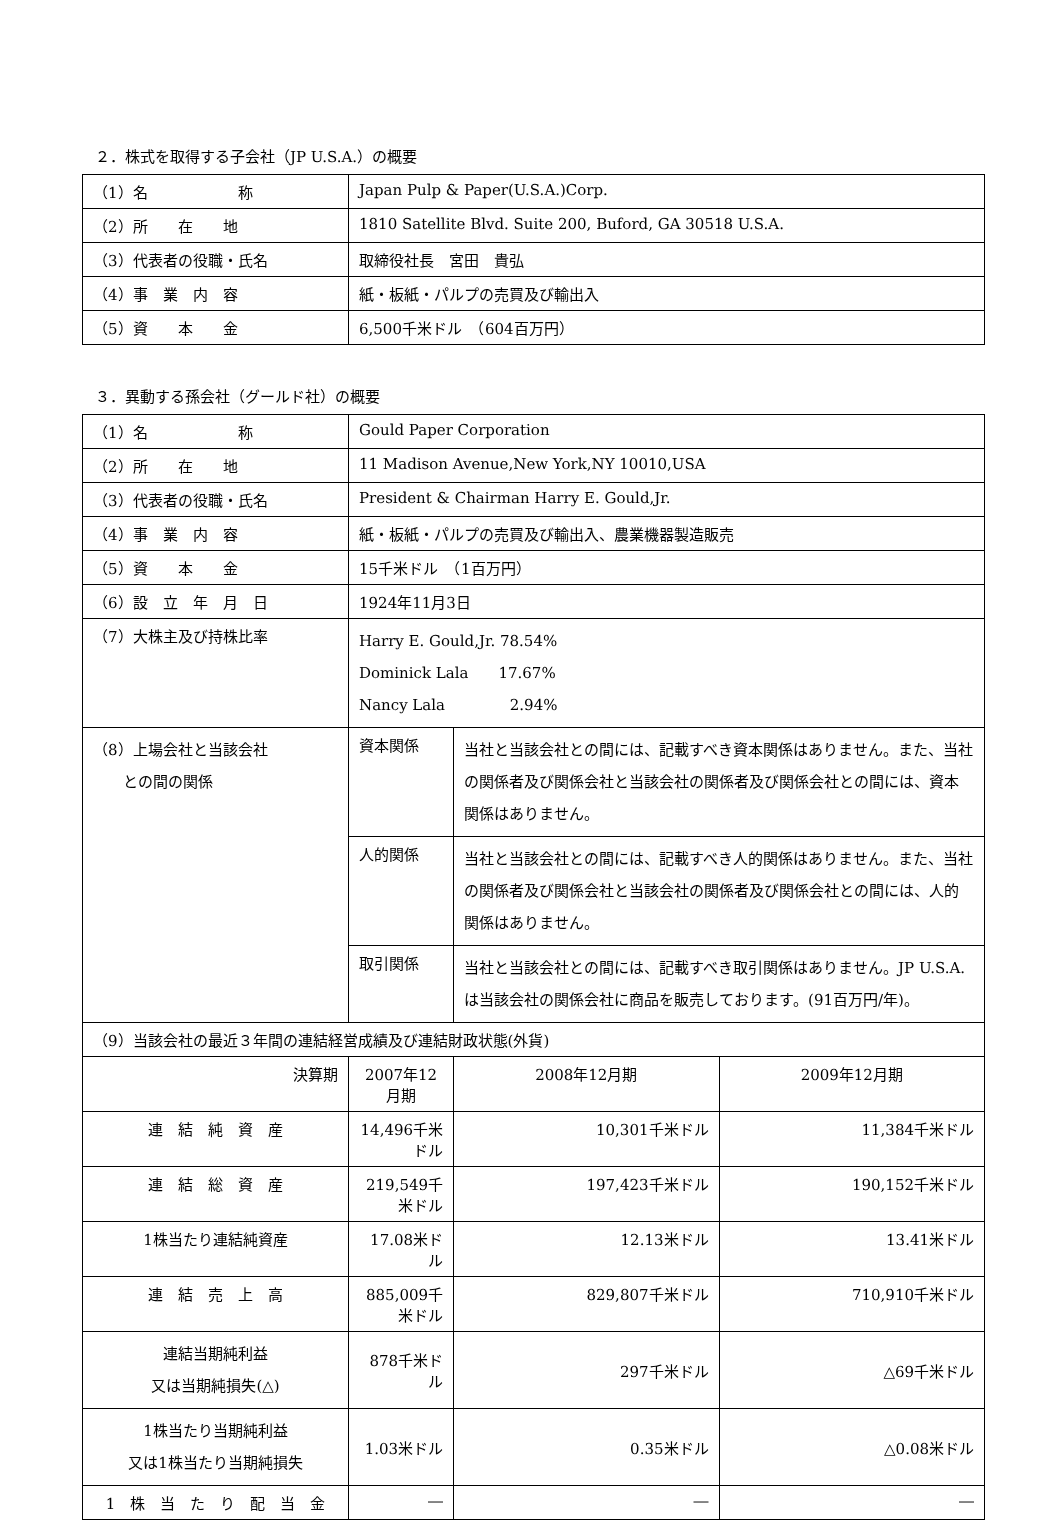２．株式を取得する子会社（JP U.S.A.）の概要
| （1）名 称 | Japan Pulp & Paper(U.S.A.)Corp. |
| （2）所 在 地 | 1810 Satellite Blvd. Suite 200, Buford, GA 30518 U.S.A. |
| （3）代表者の役職・氏名 | 取締役社長 宮田 貴弘 |
| （4）事 業 内 容 | 紙・板紙・パルプの売買及び輸出入 |
| （5）資 本 金 | 6,500千米ドル （604百万円） |
３．異動する孫会社（グールド社）の概要
| （1）名 称 | Gould Paper Corporation | | | |
| （2）所 在 地 | 11 Madison Avenue,New York,NY 10010,USA | | | |
| （3）代表者の役職・氏名 | President & Chairman Harry E. Gould,Jr. | | | |
| （4）事 業 内 容 | 紙・板紙・パルプの売買及び輸出入、農業機器製造販売 | | | |
| （5）資 本 金 | 15千米ドル （1百万円） | | | |
| （6）設 立 年 月 日 | 1924年11月3日 | | | |
| （7）大株主及び持株比率 | Harry E. Gould,Jr. 78.54% Dominick Lala 17.67% Nancy Lala 2.94% | | | |
| （8）上場会社と当該会社 との間の関係 | 資本関係 | 当社と当該会社との間には、記載すべき資本関係はありません。また、当社の関係者及び関係会社と当該会社の関係者及び関係会社との間には、資本関係はありません。 | | |
| | 人的関係 | 当社と当該会社との間には、記載すべき人的関係はありません。また、当社の関係者及び関係会社と当該会社の関係者及び関係会社との間には、人的関係はありません。 | | |
| | 取引関係 | 当社と当該会社との間には、記載すべき取引関係はありません。JP U.S.A.は当該会社の関係会社に商品を販売しております。(91百万円/年)。 | | |
| （9）当該会社の最近３年間の連結経営成績及び連結財政状態(外貨) | | | | |
| 決算期 | 2007年12月期 | | 2008年12月期 | 2009年12月期 |
| 連 結 純 資 産 | 14,496千米ドル | | 10,301千米ドル | 11,384千米ドル |
| 連 結 総 資 産 | 219,549千米ドル | | 197,423千米ドル | 190,152千米ドル |
| 1株当たり連結純資産 | 17.08米ドル | | 12.13米ドル | 13.41米ドル |
| 連 結 売 上 高 | 885,009千米ドル | | 829,807千米ドル | 710,910千米ドル |
| 連結当期純利益 又は当期純損失(△) | 878千米ドル | | 297千米ドル | △69千米ドル |
| 1株当たり当期純利益 又は1株当たり当期純損失 | 1.03米ドル | | 0.35米ドル | △0.08米ドル |
| 1 株 当 た り 配 当 金 | ― | | ― | ― |